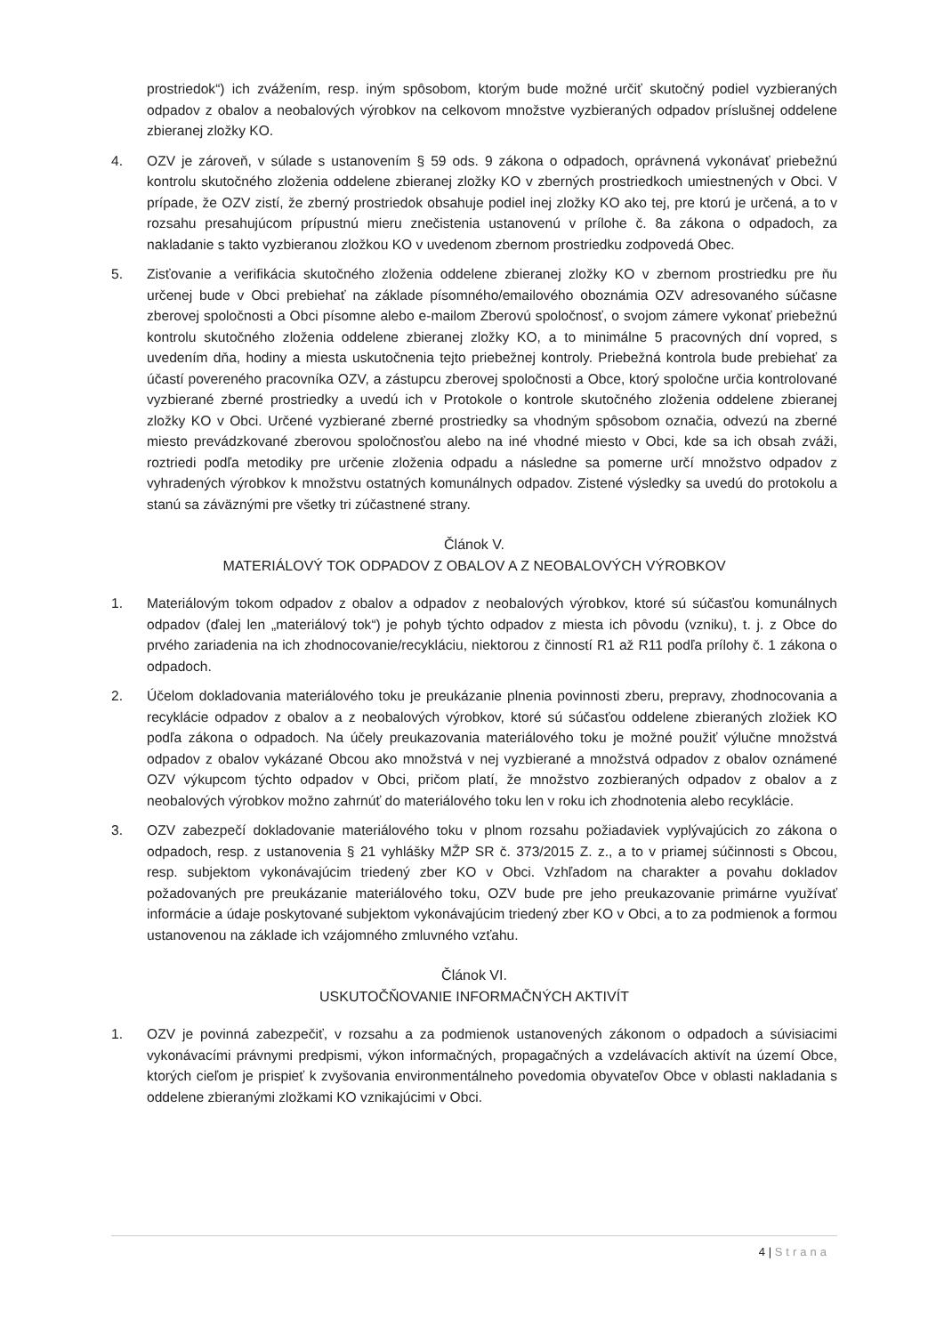prostriedok“) ich zvážením, resp. iným spôsobom, ktorým bude možné určiť skutočný podiel vyzbieraných odpadov z obalov a neobalových výrobkov na celkovom množstve vyzbieraných odpadov príslušnej oddelene zbieranej zložky KO.
4. OZV je zároveň, v súlade s ustanovením § 59 ods. 9 zákona o odpadoch, oprávnená vykonávať priebežnú kontrolu skutočného zloženia oddelene zbieranej zložky KO v zberných prostriedkoch umiestnených v Obci. V prípade, že OZV zistí, že zberný prostriedok obsahuje podiel inej zložky KO ako tej, pre ktorú je určená, a to v rozsahu presahujúcom prípustnú mieru znečistenia ustanovenú v prílohe č. 8a zákona o odpadoch, za nakladanie s takto vyzbieranou zložkou KO v uvedenom zbernom prostriedku zodpovedá Obec.
5. Zisťovanie a verifikácia skutočného zloženia oddelene zbieranej zložky KO v zbernom prostriedku pre ňu určenej bude v Obci prebiehať na základe písomného/emailového oboznámia OZV adresovaného súčasne zberovej spoločnosti a Obci písomne alebo e-mailom Zberovú spoločnosť, o svojom zámere vykonať priebežnú kontrolu skutočného zloženia oddelene zbieranej zložky KO, a to minimálne 5 pracovných dní vopred, s uvedením dňa, hodiny a miesta uskutočnenia tejto priebežnej kontroly. Priebežná kontrola bude prebiehať za účastí povereného pracovníka OZV, a zástupcu zberovej spoločnosti a Obce, ktorý spoločne určia kontrolované vyzbierané zberné prostriedky a uvedú ich v Protokole o kontrole skutočného zloženia oddelene zbieranej zložky KO v Obci. Určené vyzbierané zberné prostriedky sa vhodným spôsobom označia, odvezú na zberné miesto prevádzkované zberovou spoločnosťou alebo na iné vhodné miesto v Obci, kde sa ich obsah zváži, roztriedi podľa metodiky pre určenie zloženia odpadu a následne sa pomerne určí množstvo odpadov z vyhradených výrobkov k množstvu ostatných komunálnych odpadov. Zistené výsledky sa uvedú do protokolu a stanú sa záväznými pre všetky tri zúčastnené strany.
Článok V.
MATERIÁLOVÝ TOK ODPADOV Z OBALOV A Z NEOBALOVÝCH VÝROBKOV
1. Materiálovým tokom odpadov z obalov a odpadov z neobalových výrobkov, ktoré sú súčasťou komunálnych odpadov (ďalej len „materiálový tok“) je pohyb týchto odpadov z miesta ich pôvodu (vzniku), t. j. z Obce do prvého zariadenia na ich zhodnocovanie/recykláciu, niektorou z činností R1 až R11 podľa prílohy č. 1 zákona o odpadoch.
2. Účelom dokladovania materiálového toku je preukázanie plnenia povinnosti zberu, prepravy, zhodnocovania a recyklácie odpadov z obalov a z neobalových výrobkov, ktoré sú súčasťou oddelene zbieraných zložiek KO podľa zákona o odpadoch. Na účely preukazovania materiálového toku je možné použiť výlučne množstvá odpadov z obalov vykázané Obcou ako množstvá v nej vyzbierané a množstvá odpadov z obalov oznámené OZV výkupcom týchto odpadov v Obci, pričom platí, že množstvo zozbieraných odpadov z obalov a z neobalových výrobkov možno zahrnúť do materiálového toku len v roku ich zhodnotenia alebo recyklácie.
3. OZV zabezpečí dokladovanie materiálového toku v plnom rozsahu požiadaviek vyplývajúcich zo zákona o odpadoch, resp. z ustanovenia § 21 vyhlášky MŽP SR č. 373/2015 Z. z., a to v priamej súčinnosti s Obcou, resp. subjektom vykonávajúcim triedený zber KO v Obci. Vzhľadom na charakter a povahu dokladov požadovaných pre preukázanie materiálového toku, OZV bude pre jeho preukazovanie primárne využívať informácie a údaje poskytované subjektom vykonávajúcim triedený zber KO v Obci, a to za podmienok a formou ustanovenou na základe ich vzájomného zmluvného vzťahu.
Článok VI.
USKUTOČŇOVANIE INFORMAČNÝCH AKTIVÍT
1. OZV je povinná zabezpečiť, v rozsahu a za podmienok ustanovených zákonom o odpadoch a súvisiacimi vykonávacími právnymi predpismi, výkon informačných, propagačných a vzdelávacích aktivít na území Obce, ktorých cieľom je prispieť k zvyšovania environmentálneho povedomia obyvateľov Obce v oblasti nakladania s oddelene zbieranými zložkami KO vznikajúcimi v Obci.
4 | Strana